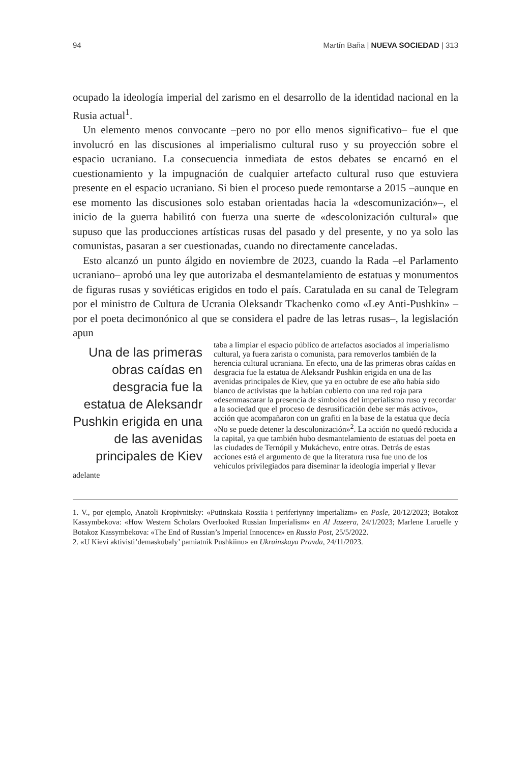94 Martín Baña | NUEVA SOCIEDAD | 313
ocupado la ideología imperial del zarismo en el desarrollo de la identidad nacional en la Rusia actual<sup>1</sup>.
Un elemento menos convocante –pero no por ello menos significativo– fue el que involucró en las discusiones al imperialismo cultural ruso y su proyección sobre el espacio ucraniano. La consecuencia inmediata de estos debates se encarnó en el cuestionamiento y la impugnación de cualquier artefacto cultural ruso que estuviera presente en el espacio ucraniano. Si bien el proceso puede remontarse a 2015 –aunque en ese momento las discusiones solo estaban orientadas hacia la «descomunización»–, el inicio de la guerra habilitó con fuerza una suerte de «descolonización cultural» que supuso que las producciones artísticas rusas del pasado y del presente, y no ya solo las comunistas, pasaran a ser cuestionadas, cuando no directamente canceladas.
Esto alcanzó un punto álgido en noviembre de 2023, cuando la Rada –el Parlamento ucraniano– aprobó una ley que autorizaba el desmantelamiento de estatuas y monumentos de figuras rusas y soviéticas erigidos en todo el país. Caratulada en su canal de Telegram por el ministro de Cultura de Ucrania Oleksandr Tkachenko como «Ley Anti-Pushkin» –por el poeta decimonónico al que se considera el padre de las letras rusas–, la legislación apun
Una de las primeras obras caídas en desgracia fue la estatua de Aleksandr Pushkin erigida en una de las avenidas principales de Kiev
taba a limpiar el espacio público de artefactos asociados al imperialismo cultural, ya fuera zarista o comunista, para removerlos también de la herencia cultural ucraniana. En efecto, una de las primeras obras caídas en desgracia fue la estatua de Aleksandr Pushkin erigida en una de las avenidas principales de Kiev, que ya en octubre de ese año había sido blanco de activistas que la habían cubierto con una red roja para «desenmascarar la presencia de símbolos del imperialismo ruso y recordar a la sociedad que el proceso de desrusificación debe ser más activo», acción que acompañaron con un grafiti en la base de la estatua que decía «No se puede detener la descolonización»<sup>2</sup>. La acción no quedó reducida a la capital, ya que también hubo desmantelamiento de estatuas del poeta en las ciudades de Ternópil y Mukáchevo, entre otras. Detrás de estas acciones está el argumento de que la literatura rusa fue uno de los vehículos privilegiados para diseminar la ideología imperial y llevar adelante
1. V., por ejemplo, Anatoli Kropivnitsky: «Putinskaia Rossiia i periferiynny imperializm» en Posle, 20/12/2023; Botakoz Kassymbekova: «How Western Scholars Overlooked Russian Imperialism» en Al Jazeera, 24/1/2023; Marlene Laruelle y Botakoz Kassymbekova: «The End of Russian’s Imperial Innocence» en Russia Post, 25/5/2022.
2. «U Kievi aktivisti’demaskubaly’ pamiatnik Pushkiinu» en Ukrainskaya Pravda, 24/11/2023.